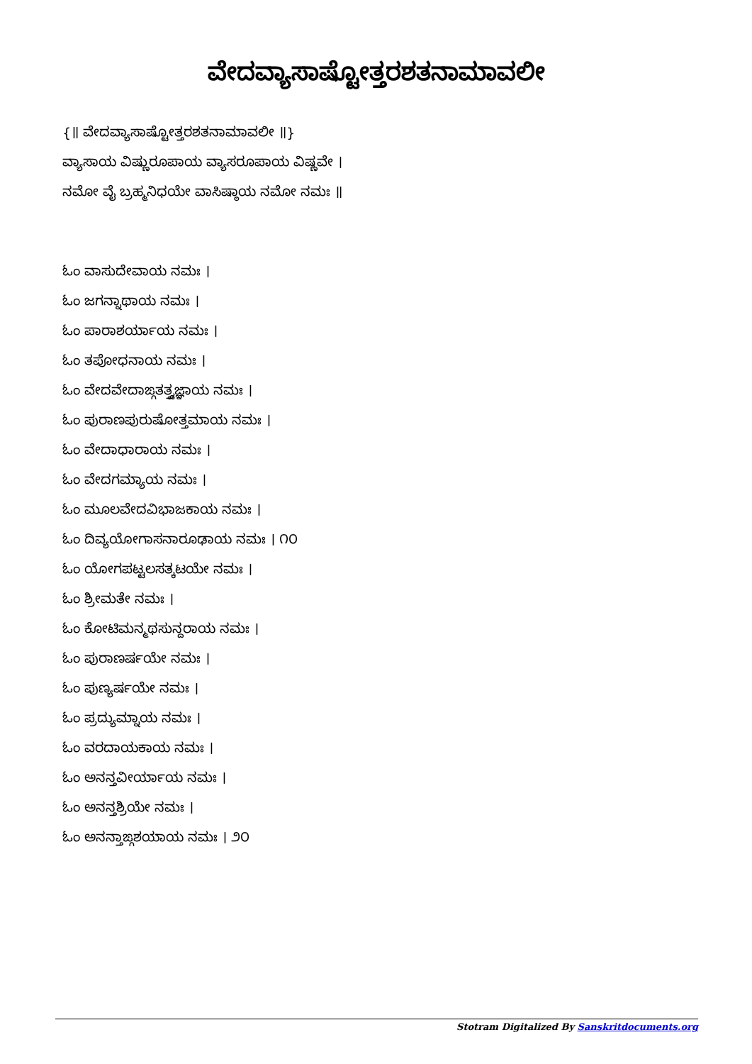ವೇದವ್ಯಾಸಾಷ್ಟೋತ್ತರಶತನಾಮಾವಲೀ
{॥ ವೇದವ್ಯಾಸಾಷ್ಟೋತ್ತರಶತನಾಮಾವಲೀ ॥}
ವ್ಯಾಸಾಯ ವಿಷ್ಣುರೂಪಾಯ ವ್ಯಾಸರೂಪಾಯ ವಿಷ್ಣವೇ ।
ನಮೋ ವೈ ಬ್ರಹ್ಮನಿಧಯೇ ವಾಸಿಷ್ಠಾಯ ನಮೋ ನಮಃ ॥
ಓಂ ವಾಸುದೇವಾಯ ನಮಃ ।
ಓಂ ಜಗನ್ನಾಥಾಯ ನಮಃ ।
ಓಂ ಪಾರಾಶರ್ಯಾಯ ನಮಃ ।
ಓಂ ತಪೋಧನಾಯ ನಮಃ ।
ಓಂ ವೇದವೇದಾಙ್ಗತತ್ತ್ವಜ್ಞಾಯ ನಮಃ ।
ಓಂ ಪುರಾಣಪುರುಷೋತ್ತಮಾಯ ನಮಃ ।
ಓಂ ವೇದಾಧಾರಾಯ ನಮಃ ।
ಓಂ ವೇದಗಮ್ಯಾಯ ನಮಃ ।
ಓಂ ಮೂಲವೇದವಿಭಾಜಕಾಯ ನಮಃ ।
ಓಂ ದಿವ್ಯಯೋಗಾಸನಾರೂಢಾಯ ನಮಃ । ೧೦
ಓಂ ಯೋಗಪಟ್ಟಲಸತ್ಕಟಯೇ ನಮಃ ।
ಓಂ ಶ್ರೀಮತೇ ನಮಃ ।
ಓಂ ಕೋಟಿಮನ್ಮಥಸುನ್ದರಾಯ ನಮಃ ।
ಓಂ ಪುರಾಣರ್ಷಯೇ ನಮಃ ।
ಓಂ ಪುಣ್ಯರ್ಷಯೇ ನಮಃ ।
ಓಂ ಪ್ರದ್ಯುಮ್ನಾಯ ನಮಃ ।
ಓಂ ವರದಾಯಕಾಯ ನಮಃ ।
ಓಂ ಅನನ್ತವೀರ್ಯಾಯ ನಮಃ ।
ಓಂ ಅನನ್ತಶ್ರಿಯೇ ನಮಃ ।
ಓಂ ಅನನ್ತಾಙ್ಗಶಯಾಯ ನಮಃ । ೨೦
Stotram Digitalized By Sanskritdocuments.org